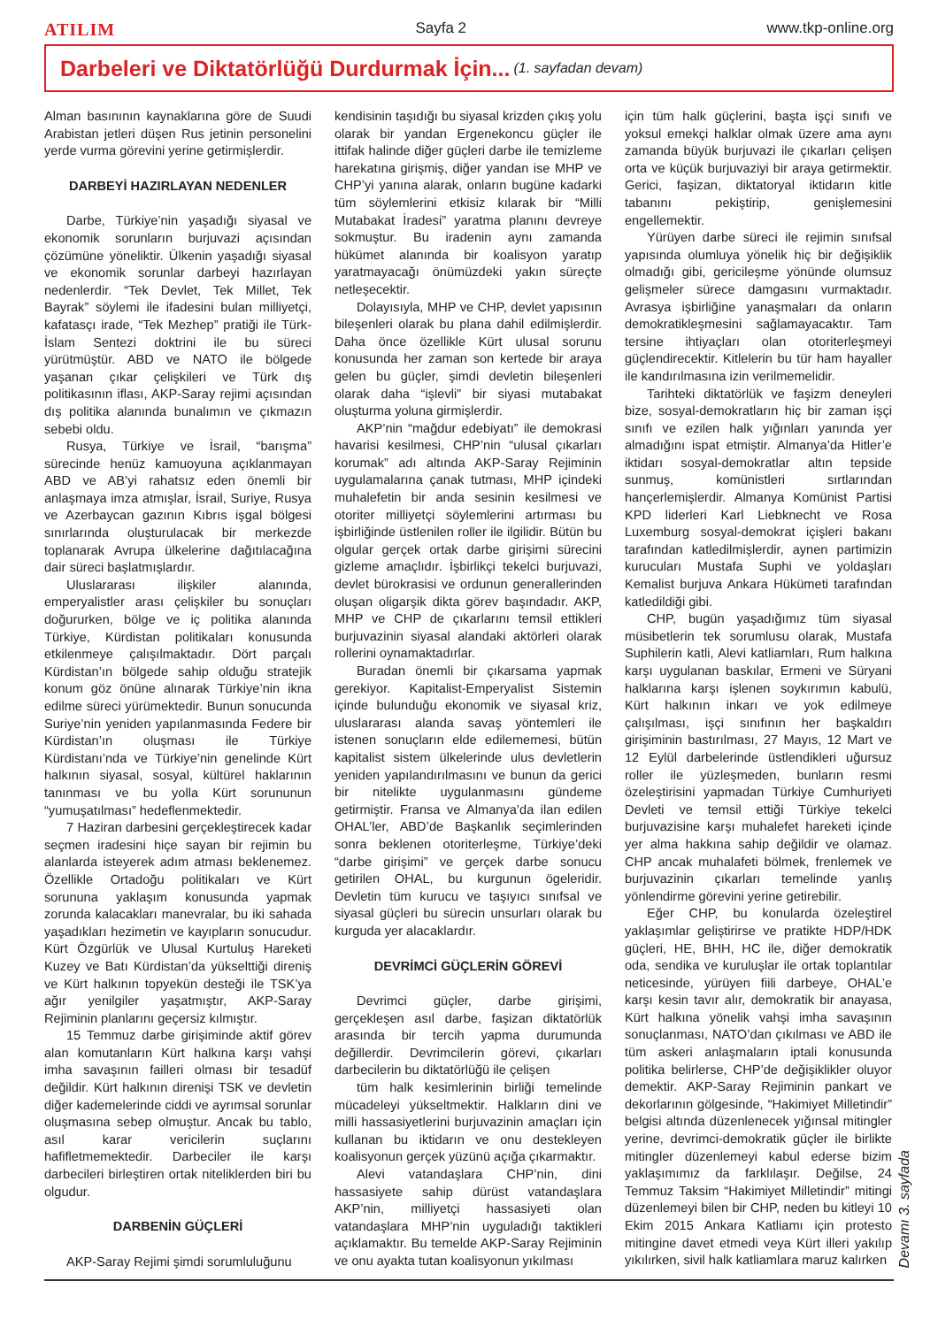ATILIM Sayfa 2 www.tkp-online.org
Darbeleri ve Diktatörlüğü Durdurmak İçin... (1. sayfadan devam)
Alman basınının kaynaklarına göre de Suudi Arabistan jetleri düşen Rus jetinin personelini yerde vurma görevini yerine getirmişlerdir.
DARBEYİ HAZIRLAYAN NEDENLER
Darbe, Türkiye’nin yaşadığı siyasal ve ekonomik sorunların burjuvazi açısından çözümüne yöneliktir. Ülkenin yaşadığı siyasal ve ekonomik sorunlar darbeyi hazırlayan nedenlerdir. “Tek Devlet, Tek Millet, Tek Bayrak” söylemi ile ifadesini bulan milliyetçi, kafatasçı irade, “Tek Mezhep” pratiği ile Türk-İslam Sentezi doktrini ile bu süreci yürütmüştür. ABD ve NATO ile bölgede yaşanan çıkar çelişkileri ve Türk dış politikasının iflası, AKP-Saray rejimi açısından dış politika alanında bunalımın ve çıkmazın sebebi oldu.
Rusya, Türkiye ve İsrail, “barışma” sürecinde henüz kamuoyuna açıklanmayan ABD ve AB’yi rahatsız eden önemli bir anlaşmaya imza atmışlar, İsrail, Suriye, Rusya ve Azerbaycan gazının Kıbrıs işgal bölgesi sınırlarında oluşturulacak bir merkezde toplanarak Avrupa ülkelerine dağıtılacağına dair süreci başlatmışlardır.
Uluslararası ilişkiler alanında, emperyalistler arası çelişkiler bu sonuçları doğururken, bölge ve iç politika alanında Türkiye, Kürdistan politikaları konusunda etkilenmeye çalışılmaktadır. Dört parçalı Kürdistan’ın bölgede sahip olduğu stratejik konum göz önüne alınarak Türkiye’nin ikna edilme süreci yürümektedir. Bunun sonucunda Suriye’nin yeniden yapılanmasında Federe bir Kürdistan’ın oluşması ile Türkiye Kürdistanı’nda ve Türkiye’nin genelinde Kürt halkının siyasal, sosyal, kültürel haklarının tanınması ve bu yolla Kürt sorununun “yumuşatılması” hedeflenmektedir.
7 Haziran darbesini gerçekleştirecek kadar seçmen iradesini hiçe sayan bir rejimin bu alanlarda isteyerek adım atması beklenemez. Özellikle Ortadoğu politikaları ve Kürt sorununa yaklaşım konusunda yapmak zorunda kalacakları manevralar, bu iki sahada yaşadıkları hezimetin ve kayıpların sonucudur. Kürt Özgürlük ve Ulusal Kurtuluş Hareketi Kuzey ve Batı Kürdistan’da yükselttiği direniş ve Kürt halkının topyekün desteği ile TSK’ya ağır yenilgiler yaşatmıştır, AKP-Saray Rejiminin planlarını geçersiz kılmıştır.
15 Temmuz darbe girişiminde aktif görev alan komutanların Kürt halkına karşı vahşi imha savaşının failleri olması bir tesadüf değildir. Kürt halkının direnişi TSK ve devletin diğer kademelerinde ciddi ve ayrımsal sorunlar oluşmasına sebep olmuştur. Ancak bu tablo, asıl karar vericilerin suçlarını hafifletmemektedir. Darbeciler ile karşı darbecileri birleştiren ortak niteliklerden biri bu olgudur.
DARBENİN GÜÇLERİ
AKP-Saray Rejimi şimdi sorumluluğunu
kendisinin taşıdığı bu siyasal krizden çıkış yolu olarak bir yandan Ergenekoncu güçler ile ittifak halinde diğer güçleri darbe ile temizleme harekatına girişmiş, diğer yandan ise MHP ve CHP’yi yanına alarak, onların bugüne kadarki tüm söylemlerini etkisiz kılarak bir “Milli Mutabakat İradesi” yaratma planını devreye sokmuştur. Bu iradenin aynı zamanda hükümet alanında bir koalisyon yaratıp yaratmayacağı önümüzdeki yakın süreçte netleşecektir.
Dolayısıyla, MHP ve CHP, devlet yapısının bileşenleri olarak bu plana dahil edilmişlerdir. Daha önce özellikle Kürt ulusal sorunu konusunda her zaman son kertede bir araya gelen bu güçler, şimdi devletin bileşenleri olarak daha “işlevli” bir siyasi mutabakat oluşturma yoluna girmişlerdir.
AKP’nin “mağdur edebiyatı” ile demokrasi havarisi kesilmesi, CHP’nin “ulusal çıkarları korumak” adı altında AKP-Saray Rejiminin uygulamalarına çanak tutması, MHP içindeki muhalefetin bir anda sesinin kesilmesi ve otoriter milliyetçi söylemlerini artırması bu işbirliğinde üstlenilen roller ile ilgilidir. Bütün bu olgular gerçek ortak darbe girişimi sürecini gizleme amaçlıdır. İşbirlikçi tekelci burjuvazi, devlet bürokrasisi ve ordunun generallerinden oluşan oligarşik dikta görev başındadır. AKP, MHP ve CHP de çıkarlarını temsil ettikleri burjuvazinin siyasal alandaki aktörleri olarak rollerini oynamaktadırlar.
Buradan önemli bir çıkarsama yapmak gerekiyor. Kapitalist-Emperyalist Sistemin içinde bulunduğu ekonomik ve siyasal kriz, uluslararası alanda savaş yöntemleri ile istenen sonuçların elde edilememesi, bütün kapitalist sistem ülkelerinde ulus devletlerin yeniden yapılandırılmasını ve bunun da gerici bir nitelikte uygulanmasını gündeme getirmiştir. Fransa ve Almanya’da ilan edilen OHAL’ler, ABD’de Başkanlık seçimlerinden sonra beklenen otoriterleşme, Türkiye’deki “darbe girişimi” ve gerçek darbe sonucu getirilen OHAL, bu kurgunun ögeleridir. Devletin tüm kurucu ve taşıyıcı sınıfsal ve siyasal güçleri bu sürecin unsurları olarak bu kurguda yer alacaklardır.
DEVRİMCİ GÜÇLERİN GÖREVİ
Devrimci güçler, darbe girişimi, gerçekleşen asıl darbe, faşizan diktatörlük arasında bir tercih yapma durumunda değillerdir. Devrimcilerin görevi, çıkarları darbecilerin bu diktatörlüğü ile çelişen
tüm halk kesimlerinin birliği temelinde mücadeleyi yükseltmektir. Halkların dini ve milli hassasiyetlerini burjuvazinin amaçları için kullanan bu iktidarın ve onu destekleyen koalisyonun gerçek yüzünü açığa çıkarmaktır.
Alevi vatandaşlara CHP’nin, dini hassasiyete sahip dürüst vatandaşlara AKP’nin, milliyetçi hassasiyeti olan vatandaşlara MHP’nin uyguladığı taktikleri açıklamaktır. Bu temelde AKP-Saray Rejiminin ve onu ayakta tutan koalisyonun yıkılması
için tüm halk güçlerini, başta işçi sınıfı ve yoksul emekçi halklar olmak üzere ama aynı zamanda büyük burjuvazi ile çıkarları çelişen orta ve küçük burjuvaziyi bir araya getirmektir. Gerici, faşizan, diktatoryal iktidarın kitle tabanını pekiştirip, genişlemesini engellemektir.
Yürüyen darbe süreci ile rejimin sınıfsal yapısında olumluya yönelik hiç bir değişiklik olmadığı gibi, gericileşme yönünde olumsuz gelişmeler sürece damgasını vurmaktadır. Avrasya işbirliğine yanaşmaları da onların demokratikleşmesini sağlamayacaktır. Tam tersine ihtiyaçları olan otoriterleşmeyi güçlendirecektir. Kitlelerin bu tür ham hayaller ile kandırılmasına izin verilmemelidir.
Tarihteki diktatörlük ve faşizm deneyleri bize, sosyal-demokratların hiç bir zaman işçi sınıfı ve ezilen halk yığınları yanında yer almadığını ispat etmiştir. Almanya’da Hitler’e iktidarı sosyal-demokratlar altın tepside sunmuş, komünistleri sırtlarından hançerlemişlerdir. Almanya Komünist Partisi KPD liderleri Karl Liebknecht ve Rosa Luxemburg sosyal-demokrat içişleri bakanı tarafından katledilmişlerdir, aynen partimizin kurucuları Mustafa Suphi ve yoldaşları Kemalist burjuva Ankara Hükümeti tarafından katledildiği gibi.
CHP, bugün yaşadığımız tüm siyasal müsibetlerin tek sorumlusu olarak, Mustafa Suphilerin katli, Alevi katliamları, Rum halkına karşı uygulanan baskılar, Ermeni ve Süryani halklarına karşı işlenen soykırımın kabulü, Kürt halkının inkarı ve yok edilmeye çalışılması, işçi sınıfının her başkaldırı girişiminin bastırılması, 27 Mayıs, 12 Mart ve 12 Eylül darbelerinde üstlendikleri uğursuz roller ile yüzleşmeden, bunların resmi özeleştirisini yapmadan Türkiye Cumhuriyeti Devleti ve temsil ettiği Türkiye tekelci burjuvazisine karşı muhalefet hareketi içinde yer alma hakkına sahip değildir ve olamaz. CHP ancak muhalafeti bölmek, frenlemek ve burjuvazinin çıkarları temelinde yanlış yönlendirme görevini yerine getirebilir.
Eğer CHP, bu konularda özeleştirel yaklaşımlar geliştirirse ve pratikte HDP/HDK güçleri, HE, BHH, HC ile, diğer demokratik oda, sendika ve kuruluşlar ile ortak toplantılar neticesinde, yürüyen fiili darbeye, OHAL’e karşı kesin tavır alır, demokratik bir anayasa, Kürt halkına yönelik vahşi imha savaşının sonuçlanması, NATO’dan çıkılması ve ABD ile tüm askeri anlaşmaların iptali konusunda politika belirlerse, CHP’de değişiklikler oluyor demektir. AKP-Saray Rejiminin pankart ve dekorlarının gölgesinde, “Hakimiyet Milletindir” belgisi altında düzenlenecek yığınsal mitingler yerine, devrimci-demokratik güçler ile birlikte mitingler düzenlemeyi kabul ederse bizim yaklaşımımız da farklılaşır. Değilse, 24 Temmuz Taksim “Hakimiyet Milletindir” mitingi düzenlemeyi bilen bir CHP, neden bu kitleyi 10 Ekim 2015 Ankara Katliamı için protesto mitingine davet etmedi veya Kürt illeri yakılıp yıkılırken, sivil halk katliamlara maruz kalırken
Devamı 3. sayfada